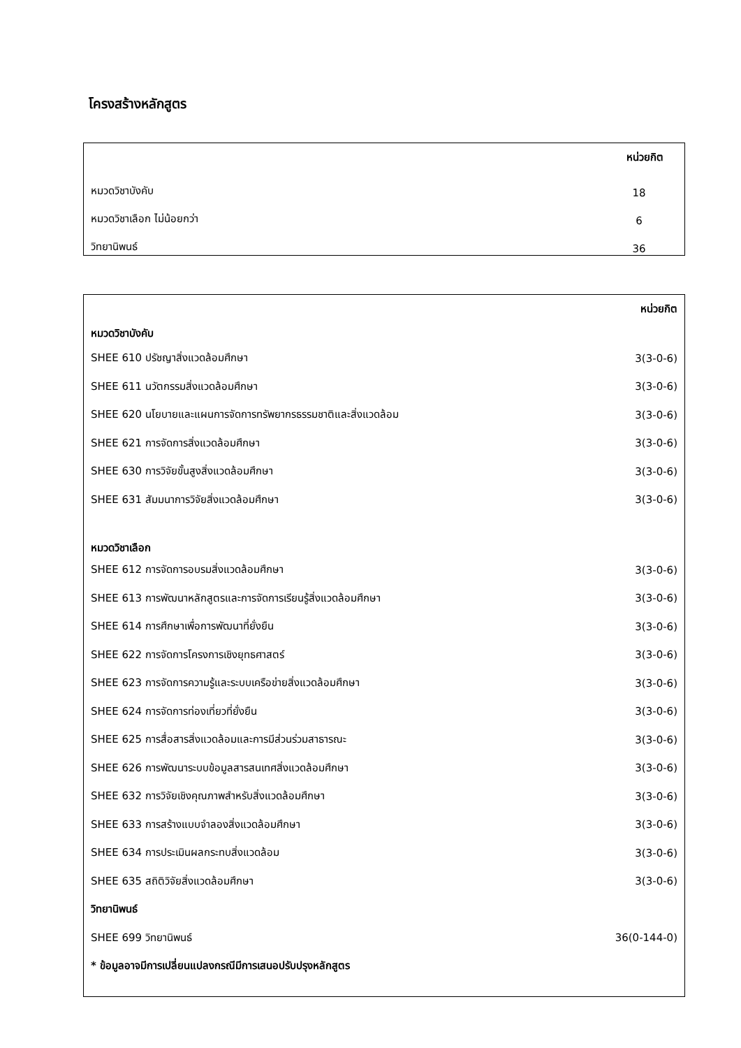โครงสร้างหลักสูตร
| | หน่วยกิต |
| หมวดวิชาบังคับ | 18 |
| หมวดวิชาเลือก ไม่น้อยกว่า | 6 |
| วิทยานิพนธ์ | 36 |
| | หน่วยกิต |
| หมวดวิชาบังคับ | |
| SHEE 610 ปรัชญาสิ่งแวดล้อมศึกษา | 3(3-0-6) |
| SHEE 611 นวัตกรรมสิ่งแวดล้อมศึกษา | 3(3-0-6) |
| SHEE 620 นโยบายและแผนการจัดการทรัพยากรธรรมชาติและสิ่งแวดล้อม | 3(3-0-6) |
| SHEE 621 การจัดการสิ่งแวดล้อมศึกษา | 3(3-0-6) |
| SHEE 630 การวิจัยขั้นสูงสิ่งแวดล้อมศึกษา | 3(3-0-6) |
| SHEE 631 สัมมนาการวิจัยสิ่งแวดล้อมศึกษา | 3(3-0-6) |
| หมวดวิชาเลือก | |
| SHEE 612 การจัดการอบรมสิ่งแวดล้อมศึกษา | 3(3-0-6) |
| SHEE 613 การพัฒนาหลักสูตรและการจัดการเรียนรู้สิ่งแวดล้อมศึกษา | 3(3-0-6) |
| SHEE 614 การศึกษาเพื่อการพัฒนาที่ยั่งยืน | 3(3-0-6) |
| SHEE 622 การจัดการโครงการเชิงยุทธศาสตร์ | 3(3-0-6) |
| SHEE 623 การจัดการความรู้และระบบเครือข่ายสิ่งแวดล้อมศึกษา | 3(3-0-6) |
| SHEE 624 การจัดการท่องเที่ยวที่ยั่งยืน | 3(3-0-6) |
| SHEE 625 การสื่อสารสิ่งแวดล้อมและการมีส่วนร่วมสาธารณะ | 3(3-0-6) |
| SHEE 626 การพัฒนาระบบข้อมูลสารสนเทศสิ่งแวดล้อมศึกษา | 3(3-0-6) |
| SHEE 632 การวิจัยเชิงคุณภาพสำหรับสิ่งแวดล้อมศึกษา | 3(3-0-6) |
| SHEE 633 การสร้างแบบจำลองสิ่งแวดล้อมศึกษา | 3(3-0-6) |
| SHEE 634 การประเมินผลกระทบสิ่งแวดล้อม | 3(3-0-6) |
| SHEE 635 สถิติวิจัยสิ่งแวดล้อมศึกษา | 3(3-0-6) |
| วิทยานิพนธ์ | |
| SHEE 699 วิทยานิพนธ์ | 36(0-144-0) |
| * ข้อมูลอาจมีการเปลี่ยนแปลงกรณีมีการเสนอปรับปรุงหลักสูตร | |